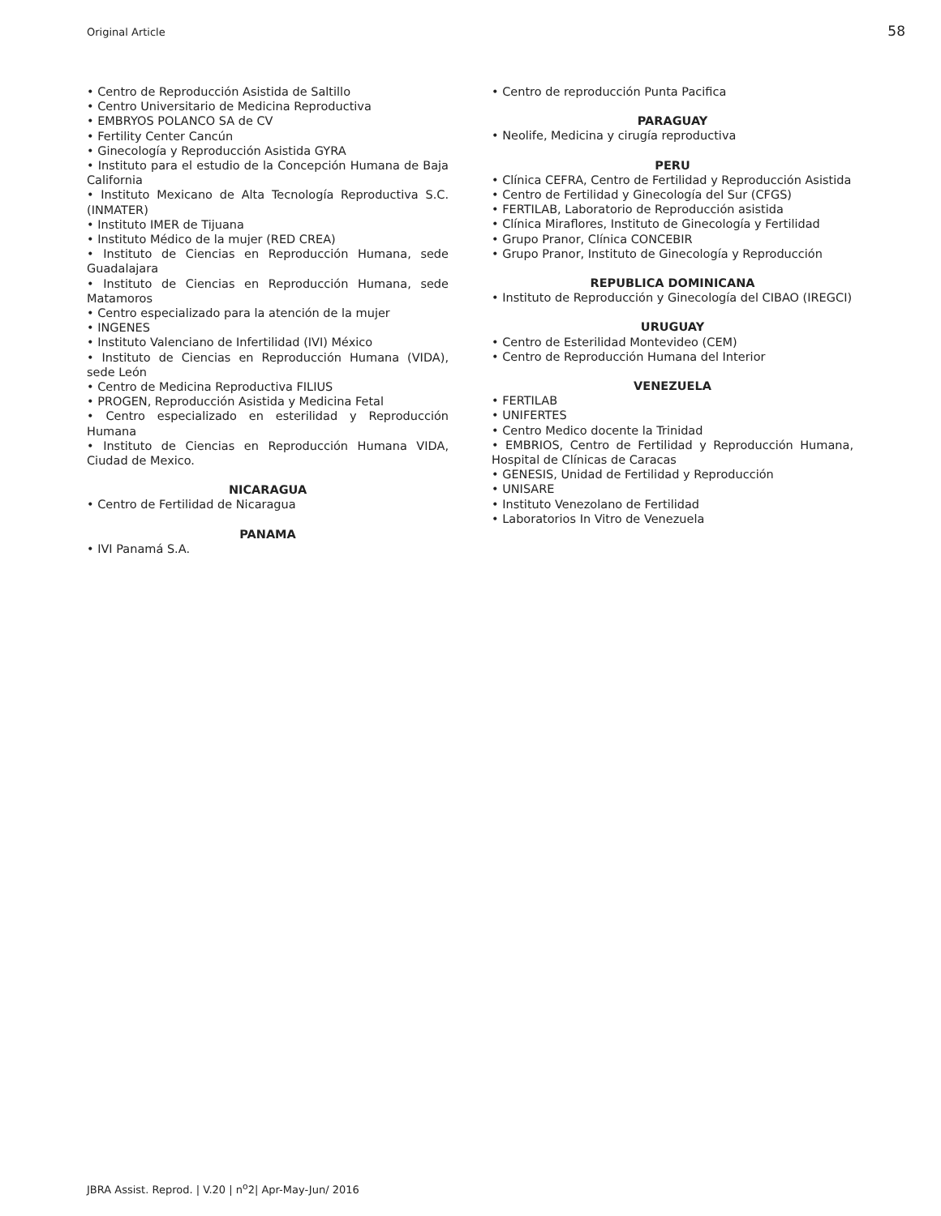Original Article 58
• Centro de Reproducción Asistida de Saltillo
• Centro Universitario de Medicina Reproductiva
• EMBRYOS POLANCO SA de CV
• Fertility Center Cancún
• Ginecología y Reproducción Asistida GYRA
• Instituto para el estudio de la Concepción Humana de Baja California
• Instituto Mexicano de Alta Tecnología Reproductiva S.C. (INMATER)
• Instituto IMER de Tijuana
• Instituto Médico de la mujer (RED CREA)
• Instituto de Ciencias en Reproducción Humana, sede Guadalajara
• Instituto de Ciencias en Reproducción Humana, sede Matamoros
• Centro especializado para la atención de la mujer
• INGENES
• Instituto Valenciano de Infertilidad (IVI) México
• Instituto de Ciencias en Reproducción Humana (VIDA), sede León
• Centro de Medicina Reproductiva FILIUS
• PROGEN, Reproducción Asistida y Medicina Fetal
• Centro especializado en esterilidad y Reproducción Humana
• Instituto de Ciencias en Reproducción Humana VIDA, Ciudad de Mexico.
NICARAGUA
• Centro de Fertilidad de Nicaragua
PANAMA
• IVI Panamá S.A.
• Centro de reproducción Punta Pacifica
PARAGUAY
• Neolife, Medicina y cirugía reproductiva
PERU
• Clínica CEFRA, Centro de Fertilidad y Reproducción Asistida
• Centro de Fertilidad y Ginecología del Sur (CFGS)
• FERTILAB, Laboratorio de Reproducción asistida
• Clínica Miraflores, Instituto de Ginecología y Fertilidad
• Grupo Pranor, Clínica CONCEBIR
• Grupo Pranor, Instituto de Ginecología y Reproducción
REPUBLICA DOMINICANA
• Instituto de Reproducción y Ginecología del CIBAO (IREGCI)
URUGUAY
• Centro de Esterilidad Montevideo (CEM)
• Centro de Reproducción Humana del Interior
VENEZUELA
• FERTILAB
• UNIFERTES
• Centro Medico docente la Trinidad
• EMBRIOS, Centro de Fertilidad y Reproducción Humana, Hospital de Clínicas de Caracas
• GENESIS, Unidad de Fertilidad y Reproducción
• UNISARE
• Instituto Venezolano de Fertilidad
• Laboratorios In Vitro de Venezuela
JBRA Assist. Reprod. | V.20 | n<sup>o</sup>2| Apr-May-Jun/ 2016